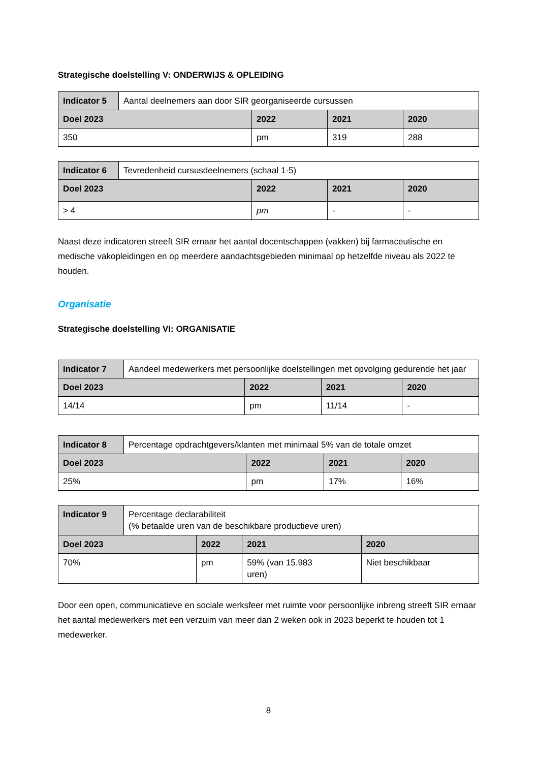Strategische doelstelling V: ONDERWIJS & OPLEIDING
| Indicator 5 | Aantal deelnemers aan door SIR georganiseerde cursussen | | | |
| Doel 2023 | | 2022 | 2021 | 2020 |
| 350 | | pm | 319 | 288 |
| Indicator 6 | Tevredenheid cursusdeelnemers (schaal 1-5) | | | |
| Doel 2023 | | 2022 | 2021 | 2020 |
| > 4 | | pm | - | - |
Naast deze indicatoren streeft SIR ernaar het aantal docentschappen (vakken) bij farmaceutische en medische vakopleidingen en op meerdere aandachtsgebieden minimaal op hetzelfde niveau als 2022 te houden.
Organisatie
Strategische doelstelling VI: ORGANISATIE
| Indicator 7 | Aandeel medewerkers met persoonlijke doelstellingen met opvolging gedurende het jaar | | | |
| Doel 2023 | | 2022 | 2021 | 2020 |
| 14/14 | | pm | 11/14 | - |
| Indicator 8 | Percentage opdrachtgevers/klanten met minimaal 5% van de totale omzet | | | |
| Doel 2023 | | 2022 | 2021 | 2020 |
| 25% | | pm | 17% | 16% |
| Indicator 9 | Percentage declarabiliteit (% betaalde uren van de beschikbare productieve uren) | | | |
| Doel 2023 | | 2022 | 2021 | 2020 |
| 70% | | pm | 59% (van 15.983 uren) | Niet beschikbaar |
Door een open, communicatieve en sociale werksfeer met ruimte voor persoonlijke inbreng streeft SIR ernaar het aantal medewerkers met een verzuim van meer dan 2 weken ook in 2023 beperkt te houden tot 1 medewerker.
8